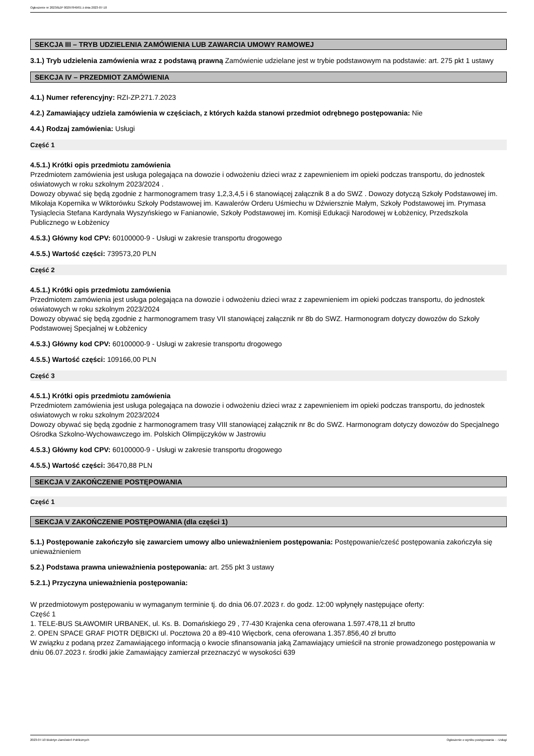Ogłoszenie nr 2023/BZP 00297849/01 z dnia 2023-07-10
SEKCJA III – TRYB UDZIELENIA ZAMÓWIENIA LUB ZAWARCIA UMOWY RAMOWEJ
3.1.) Tryb udzielenia zamówienia wraz z podstawą prawną Zamówienie udzielane jest w trybie podstawowym na podstawie: art. 275 pkt 1 ustawy
SEKCJA IV – PRZEDMIOT ZAMÓWIENIA
4.1.) Numer referencyjny: RZI-ZP.271.7.2023
4.2.) Zamawiający udziela zamówienia w częściach, z których każda stanowi przedmiot odrębnego postępowania: Nie
4.4.) Rodzaj zamówienia: Usługi
Część 1
4.5.1.) Krótki opis przedmiotu zamówienia
Przedmiotem zamówienia jest usługa polegająca na dowozie i odwożeniu dzieci wraz z zapewnieniem im opieki podczas transportu, do jednostek oświatowych w roku szkolnym 2023/2024 .
Dowozy obywać się będą zgodnie z harmonogramem trasy 1,2,3,4,5 i 6 stanowiącej załącznik 8 a do SWZ . Dowozy dotyczą Szkoły Podstawowej im. Mikołaja Kopernika w Wiktorówku Szkoły Podstawowej im. Kawalerów Orderu Uśmiechu w Dźwiersznie Małym, Szkoły Podstawowej im. Prymasa Tysiąclecia Stefana Kardynała Wyszyńskiego w Fanianowie, Szkoły Podstawowej im. Komisji Edukacji Narodowej w Łobżenicy, Przedszkola Publicznego w Łobżenicy
4.5.3.) Główny kod CPV: 60100000-9 - Usługi w zakresie transportu drogowego
4.5.5.) Wartość części: 739573,20 PLN
Część 2
4.5.1.) Krótki opis przedmiotu zamówienia
Przedmiotem zamówienia jest usługa polegająca na dowozie i odwożeniu dzieci wraz z zapewnieniem im opieki podczas transportu, do jednostek oświatowych w roku szkolnym 2023/2024
Dowozy obywać się będą zgodnie z harmonogramem trasy VII stanowiącej załącznik nr 8b do SWZ. Harmonogram dotyczy dowozów do Szkoły Podstawowej Specjalnej w Łobżenicy
4.5.3.) Główny kod CPV: 60100000-9 - Usługi w zakresie transportu drogowego
4.5.5.) Wartość części: 109166,00 PLN
Część 3
4.5.1.) Krótki opis przedmiotu zamówienia
Przedmiotem zamówienia jest usługa polegająca na dowozie i odwożeniu dzieci wraz z zapewnieniem im opieki podczas transportu, do jednostek oświatowych w roku szkolnym 2023/2024
Dowozy obywać się będą zgodnie z harmonogramem trasy VIII stanowiącej załącznik nr 8c do SWZ. Harmonogram dotyczy dowozów do Specjalnego Ośrodka Szkolno-Wychowawczego im. Polskich Olimpijczyków w Jastrowiu
4.5.3.) Główny kod CPV: 60100000-9 - Usługi w zakresie transportu drogowego
4.5.5.) Wartość części: 36470,88 PLN
SEKCJA V ZAKOŃCZENIE POSTĘPOWANIA
Część 1
SEKCJA V ZAKOŃCZENIE POSTĘPOWANIA (dla części 1)
5.1.) Postępowanie zakończyło się zawarciem umowy albo unieważnieniem postępowania: Postępowanie/cześć postępowania zakończyła się unieważnieniem
5.2.) Podstawa prawna unieważnienia postępowania: art. 255 pkt 3 ustawy
5.2.1.) Przyczyna unieważnienia postępowania:
W przedmiotowym postępowaniu w wymaganym terminie tj. do dnia 06.07.2023 r. do godz. 12:00 wpłynęły następujące oferty:
Część 1
1. TELE-BUS SŁAWOMIR URBANEK, ul. Ks. B. Domańskiego 29 , 77-430 Krajenka cena oferowana 1.597.478,11 zł brutto
2. OPEN SPACE GRAF PIOTR DĘBICKI ul. Pocztowa 20 a 89-410 Więcbork, cena oferowana 1.357.856,40 zł brutto
W związku z podaną przez Zamawiającego informacją o kwocie sfinansowania jaką Zamawiający umieścił na stronie prowadzonego postępowania w dniu 06.07.2023 r. środki jakie Zamawiający zamierzał przeznaczyć w wysokości 639
2023-07-10 Biuletyn Zamówień Publicznych Ogłoszenie o wyniku postępowania - - Usługi